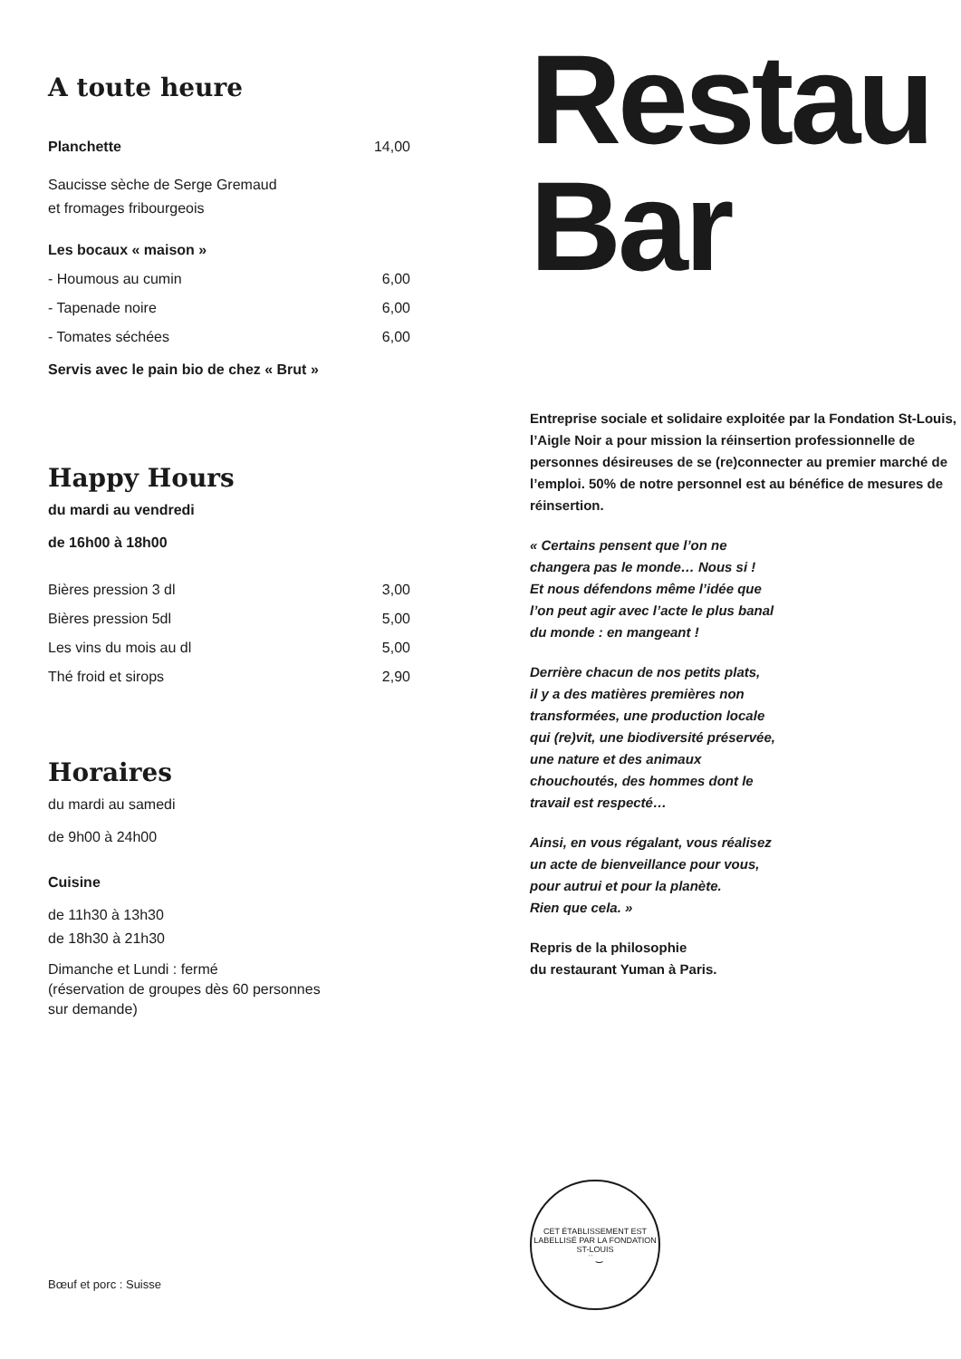A toute heure
Planchette 14,00
Saucisse sèche de Serge Gremaud
et fromages fribourgeois
Les bocaux « maison »
- Houmous au cumin 6,00
- Tapenade noire 6,00
- Tomates séchées 6,00
Servis avec le pain bio de chez « Brut »
Happy Hours
du mardi au vendredi
de 16h00 à 18h00
Bières pression 3 dl 3,00
Bières pression 5dl 5,00
Les vins du mois au dl 5,00
Thé froid et sirops 2,90
Horaires
du mardi au samedi
de 9h00 à 24h00
Cuisine
de 11h30 à 13h30
de 18h30 à 21h30
Dimanche et Lundi : fermé
(réservation de groupes dès 60 personnes
sur demande)
Bœuf et porc : Suisse
Restau
Bar
Entreprise sociale et solidaire exploitée par la Fondation St-Louis, l’Aigle Noir a pour mission la réinsertion professionnelle de personnes désireuses de se (re)connecter au premier marché de l’emploi. 50% de notre personnel est au bénéfice de mesures de réinsertion.
« Certains pensent que l’on ne
changera pas le monde… Nous si !
Et nous défendons même l’idée que
l’on peut agir avec l’acte le plus banal
du monde : en mangeant !
Derrière chacun de nos petits plats,
il y a des matières premières non
transformées, une production locale
qui (re)vit, une biodiversité préservée,
une nature et des animaux
chouchoutés, des hommes dont le
travail est respecté…
Ainsi, en vous régalant, vous réalisez
un acte de bienveillance pour vous,
pour autrui et pour la planète.
Rien que cela. »
Repris de la philosophie
du restaurant Yuman à Paris.
CET ÉTABLISSEMENT EST LABELLISÉ PAR LA FONDATION ST-LOUIS
˙˙ ‿